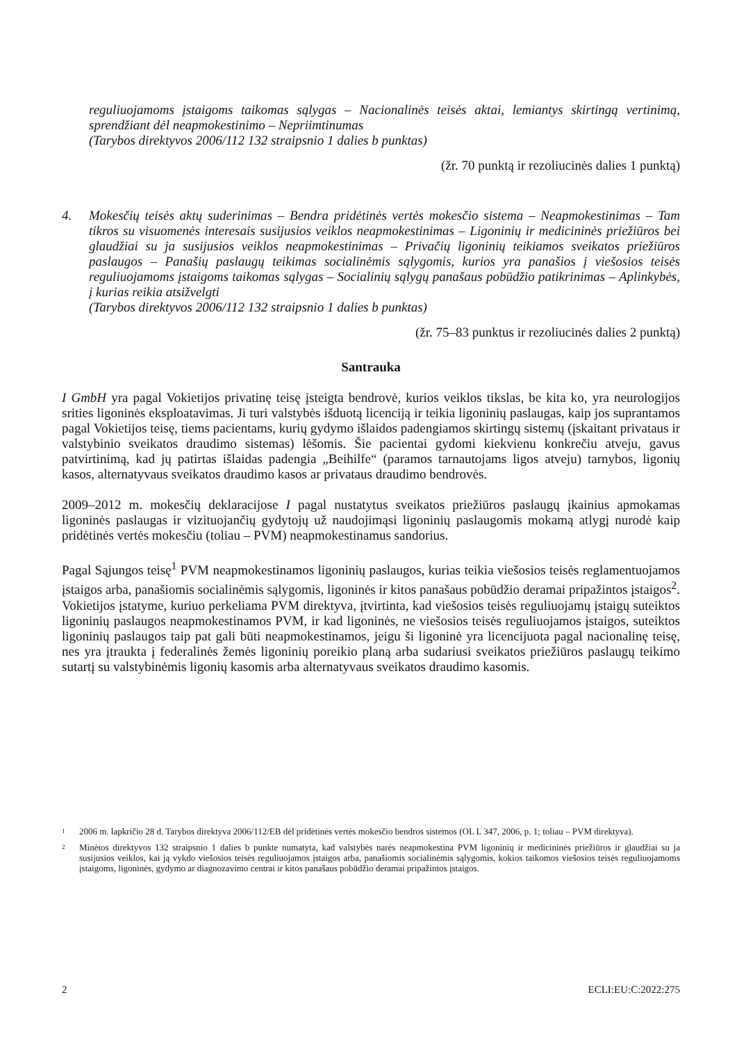reguliuojamoms įstaigoms taikomas sąlygas – Nacionalinės teisės aktai, lemiantys skirtingą vertinimą, sprendžiant dėl neapmokestinimo – Nepriimtinumas
(Tarybos direktyvos 2006/112 132 straipsnio 1 dalies b punktas)
(žr. 70 punktą ir rezoliucinės dalies 1 punktą)
4. Mokesčių teisės aktų suderinimas – Bendra pridėtinės vertės mokesčio sistema – Neapmokestinimas – Tam tikros su visuomenės interesais susijusios veiklos neapmokestinimas – Ligoninių ir medicininės priežiūros bei glaudžiai su ja susijusios veiklos neapmokestinimas – Privačių ligoninių teikiamos sveikatos priežiūros paslaugos – Panašių paslaugų teikimas socialinėmis sąlygomis, kurios yra panašios į viešosios teisės reguliuojamoms įstaigoms taikomas sąlygas – Socialinių sąlygų panašaus pobūdžio patikrinimas – Aplinkybės, į kurias reikia atsižvelgti
(Tarybos direktyvos 2006/112 132 straipsnio 1 dalies b punktas)
(žr. 75–83 punktus ir rezoliucinės dalies 2 punktą)
Santrauka
I GmbH yra pagal Vokietijos privatinę teisę įsteigta bendrovė, kurios veiklos tikslas, be kita ko, yra neurologijos srities ligoninės eksploatavimas. Ji turi valstybės išduotą licenciją ir teikia ligoninių paslaugas, kaip jos suprantamos pagal Vokietijos teisę, tiems pacientams, kurių gydymo išlaidos padengiamos skirtingų sistemų (įskaitant privataus ir valstybinio sveikatos draudimo sistemas) lėšomis. Šie pacientai gydomi kiekvienu konkrečiu atveju, gavus patvirtinimą, kad jų patirtas išlaidas padengia „Beihilfe“ (paramos tarnautojams ligos atveju) tarnybos, ligonių kasos, alternatyvaus sveikatos draudimo kasos ar privataus draudimo bendrovės.
2009–2012 m. mokesčių deklaracijose I pagal nustatytus sveikatos priežiūros paslaugų įkainius apmokamas ligoninės paslaugas ir vizituojančių gydytojų už naudojimąsi ligoninių paslaugomis mokamą atlygį nurodė kaip pridėtinės vertės mokesčiu (toliau – PVM) neapmokestinamus sandorius.
Pagal Sąjungos teisę<sup>1</sup> PVM neapmokestinamos ligoninių paslaugos, kurias teikia viešosios teisės reglamentuojamos įstaigos arba, panašiomis socialinėmis sąlygomis, ligoninės ir kitos panašaus pobūdžio deramai pripažintos įstaigos<sup>2</sup>. Vokietijos įstatyme, kuriuo perkeliama PVM direktyva, įtvirtinta, kad viešosios teisės reguliuojamų įstaigų suteiktos ligoninių paslaugos neapmokestinamos PVM, ir kad ligoninės, ne viešosios teisės reguliuojamos įstaigos, suteiktos ligoninių paslaugos taip pat gali būti neapmokestinamos, jeigu ši ligoninė yra licencijuota pagal nacionalinę teisę, nes yra įtraukta į federalinės žemės ligoninių poreikio planą arba sudariusi sveikatos priežiūros paslaugų teikimo sutartį su valstybinėmis ligonių kasomis arba alternatyvaus sveikatos draudimo kasomis.
<sup>1</sup> 2006 m. lapkričio 28 d. Tarybos direktyva 2006/112/EB dėl pridėtinės vertės mokesčio bendros sistemos (OL L 347, 2006, p. 1; toliau – PVM direktyva).
<sup>2</sup> Minėtos direktyvos 132 straipsnio 1 dalies b punkte numatyta, kad valstybės narės neapmokestina PVM ligoninių ir medicininės priežiūros ir glaudžiai su ja susijusios veiklos, kai ją vykdo viešosios teisės reguliuojamos įstaigos arba, panašiomis socialinėmis sąlygomis, kokios taikomos viešosios teisės reguliuojamoms įstaigoms, ligoninės, gydymo ar diagnozavimo centrai ir kitos panašaus pobūdžio deramai pripažintos įstaigos.
2 ECLI:EU:C:2022:275